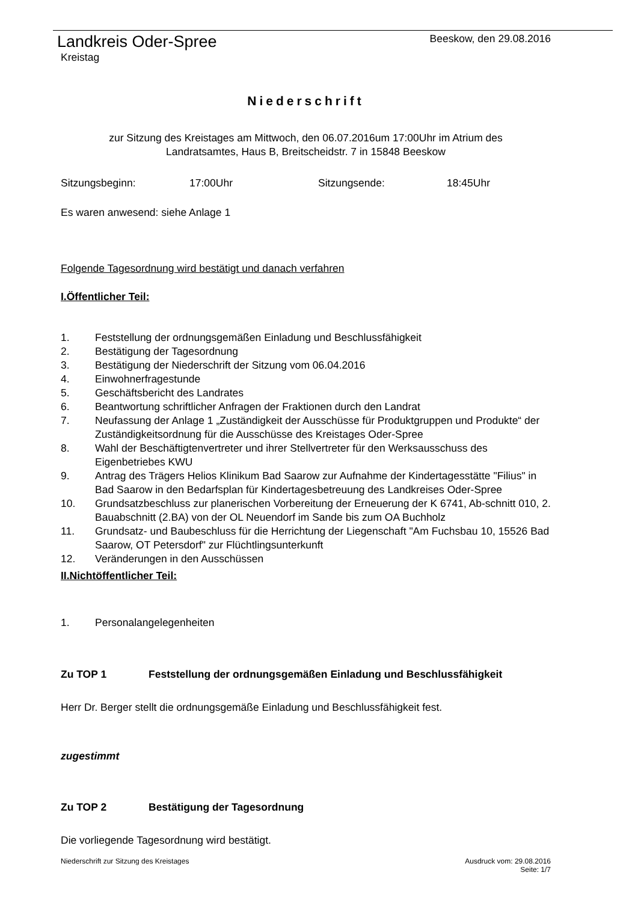Landkreis Oder-Spree
Kreistag
Beeskow, den 29.08.2016
Niederschrift
zur Sitzung des Kreistages am Mittwoch, den 06.07.2016um 17:00Uhr im Atrium des
Landratsamtes, Haus B, Breitscheidstr. 7 in 15848 Beeskow
Sitzungsbeginn: 17:00Uhr Sitzungsende: 18:45Uhr
Es waren anwesend: siehe Anlage 1
Folgende Tagesordnung wird bestätigt und danach verfahren
I.Öffentlicher Teil:
1. Feststellung der ordnungsgemäßen Einladung und Beschlussfähigkeit
2. Bestätigung der Tagesordnung
3. Bestätigung der Niederschrift der Sitzung vom 06.04.2016
4. Einwohnerfragestunde
5. Geschäftsbericht des Landrates
6. Beantwortung schriftlicher Anfragen der Fraktionen durch den Landrat
7. Neufassung der Anlage 1 „Zuständigkeit der Ausschüsse für Produktgruppen und Produkte“ der Zuständigkeitsordnung für die Ausschüsse des Kreistages Oder-Spree
8. Wahl der Beschäftigtenvertreter und ihrer Stellvertreter für den Werksausschuss des Eigenbetriebes KWU
9. Antrag des Trägers Helios Klinikum Bad Saarow zur Aufnahme der Kindertagesstätte "Filius" in Bad Saarow in den Bedarfsplan für Kindertagesbetreuung des Landkreises Oder-Spree
10. Grundsatzbeschluss zur planerischen Vorbereitung der Erneuerung der K 6741, Ab-schnitt 010, 2. Bauabschnitt (2.BA) von der OL Neuendorf im Sande bis zum OA Buchholz
11. Grundsatz- und Baubeschluss für die Herrichtung der Liegenschaft "Am Fuchsbau 10, 15526 Bad Saarow, OT Petersdorf" zur Flüchtlingsunterkunft
12. Veränderungen in den Ausschüssen
II.Nichtöffentlicher Teil:
1. Personalangelegenheiten
Zu TOP 1 Feststellung der ordnungsgemäßen Einladung und Beschlussfähigkeit
Herr Dr. Berger stellt die ordnungsgemäße Einladung und Beschlussfähigkeit fest.
zugestimmt
Zu TOP 2 Bestätigung der Tagesordnung
Die vorliegende Tagesordnung wird bestätigt.
Niederschrift zur Sitzung des Kreistages Ausdruck vom: 29.08.2016
Seite: 1/7